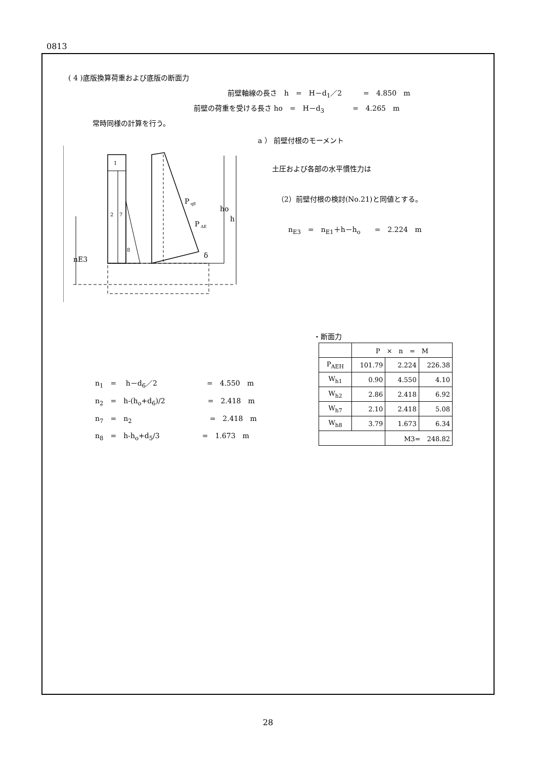0813
( 4 )底版換算荷重および底版の断面力
前壁軸線の長さ　h　=　H－d<sub>1</sub>／2　　　=　4.850　m
前壁の荷重を受ける長さ ho　=　H－d<sub>3</sub>　　　　=　4.265　m
常時同様の計算を行う。
a ） 前壁付根のモーメント
1
2
7
8
P
qE
P
AE
δ
ho
h
nE3
土圧および各部の水平慣性力は
（2）前壁付根の検討(No.21)と同値とする。
n<sub>E3</sub>　=　n<sub>E1</sub>＋h－h<sub>o</sub>　　=　2.224　m
・断面力
| | P × n = M | | |
| P<sub>AEH</sub> | 101.79 | 2.224 | 226.38 |
| W<sub>h1</sub> | 0.90 | 4.550 | 4.10 |
| W<sub>h2</sub> | 2.86 | 2.418 | 6.92 |
| W<sub>h7</sub> | 2.10 | 2.418 | 5.08 |
| W<sub>h8</sub> | 3.79 | 1.673 | 6.34 |
| | | M3= 248.82 | |
n<sub>1</sub>　=　 h－d<sub>6</sub>／2　　　　　　　=　4.550　m
n<sub>2</sub>　=　h-(h<sub>o</sub>+d<sub>6</sub>)/2　　　　　　=　2.418　m
n<sub>7</sub>　=　n<sub>2</sub>　　　　　　　　　　　=　2.418　m
n<sub>8</sub>　=　h-h<sub>o</sub>+d<sub>5</sub>/3　　　　　　=　1.673　m
28